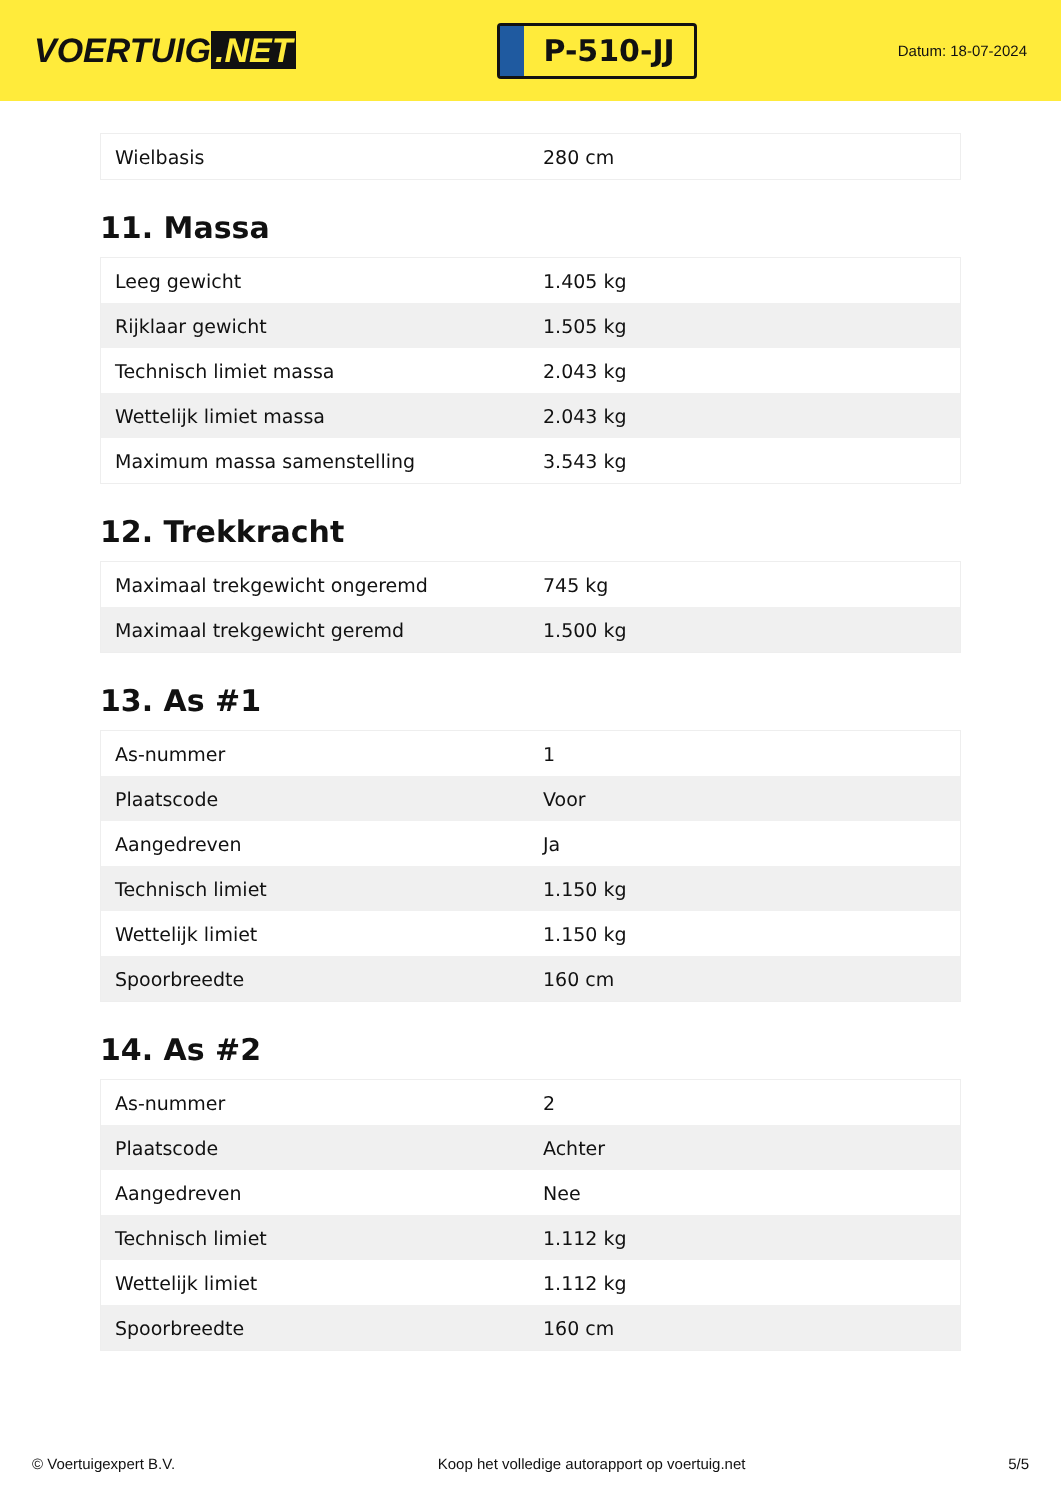VOERTUIG.NET
P-510-JJ
Datum: 18-07-2024
| Wielbasis | 280 cm |
11. Massa
| Leeg gewicht | 1.405 kg |
| Rijklaar gewicht | 1.505 kg |
| Technisch limiet massa | 2.043 kg |
| Wettelijk limiet massa | 2.043 kg |
| Maximum massa samenstelling | 3.543 kg |
12. Trekkracht
| Maximaal trekgewicht ongeremd | 745 kg |
| Maximaal trekgewicht geremd | 1.500 kg |
13. As #1
| As-nummer | 1 |
| Plaatscode | Voor |
| Aangedreven | Ja |
| Technisch limiet | 1.150 kg |
| Wettelijk limiet | 1.150 kg |
| Spoorbreedte | 160 cm |
14. As #2
| As-nummer | 2 |
| Plaatscode | Achter |
| Aangedreven | Nee |
| Technisch limiet | 1.112 kg |
| Wettelijk limiet | 1.112 kg |
| Spoorbreedte | 160 cm |
© Voertuigexpert B.V. Koop het volledige autorapport op voertuig.net 5/5